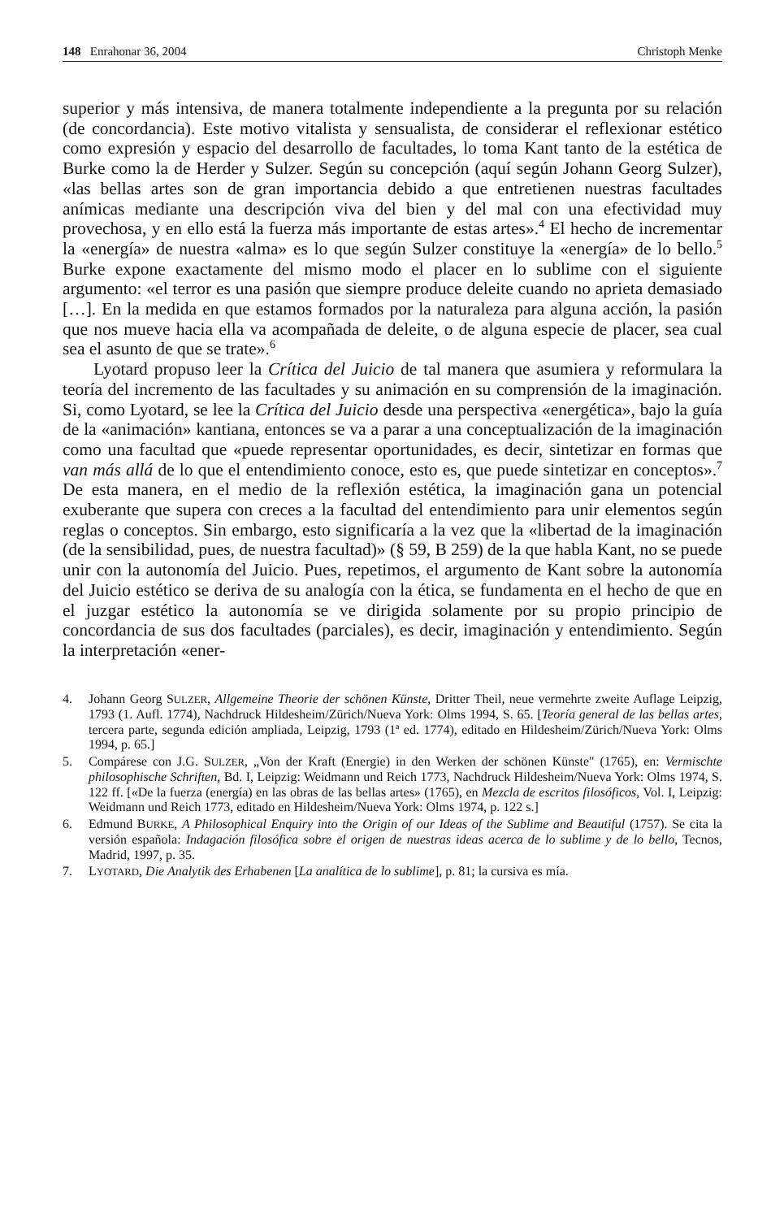148 Enrahonar 36, 2004 Christoph Menke
superior y más intensiva, de manera totalmente independiente a la pregunta por su relación (de concordancia). Este motivo vitalista y sensualista, de considerar el reflexionar estético como expresión y espacio del desarrollo de facultades, lo toma Kant tanto de la estética de Burke como la de Herder y Sulzer. Según su concepción (aquí según Johann Georg Sulzer), «las bellas artes son de gran importancia debido a que entretienen nuestras facultades anímicas mediante una descripción viva del bien y del mal con una efectividad muy provechosa, y en ello está la fuerza más importante de estas artes».<sup>4</sup> El hecho de incrementar la «energía» de nuestra «alma» es lo que según Sulzer constituye la «energía» de lo bello.<sup>5</sup> Burke expone exactamente del mismo modo el placer en lo sublime con el siguiente argumento: «el terror es una pasión que siempre produce deleite cuando no aprieta demasiado […]. En la medida en que estamos formados por la naturaleza para alguna acción, la pasión que nos mueve hacia ella va acompañada de deleite, o de alguna especie de placer, sea cual sea el asunto de que se trate».<sup>6</sup>
Lyotard propuso leer la Crítica del Juicio de tal manera que asumiera y reformulara la teoría del incremento de las facultades y su animación en su comprensión de la imaginación. Si, como Lyotard, se lee la Crítica del Juicio desde una perspectiva «energética», bajo la guía de la «animación» kantiana, entonces se va a parar a una conceptualización de la imaginación como una facultad que «puede representar oportunidades, es decir, sintetizar en formas que van más allá de lo que el entendimiento conoce, esto es, que puede sintetizar en conceptos».<sup>7</sup> De esta manera, en el medio de la reflexión estética, la imaginación gana un potencial exuberante que supera con creces a la facultad del entendimiento para unir elementos según reglas o conceptos. Sin embargo, esto significaría a la vez que la «libertad de la imaginación (de la sensibilidad, pues, de nuestra facultad)» (§ 59, B 259) de la que habla Kant, no se puede unir con la autonomía del Juicio. Pues, repetimos, el argumento de Kant sobre la autonomía del Juicio estético se deriva de su analogía con la ética, se fundamenta en el hecho de que en el juzgar estético la autonomía se ve dirigida solamente por su propio principio de concordancia de sus dos facultades (parciales), es decir, imaginación y entendimiento. Según la interpretación «ener-
4. Johann Georg SULZER, Allgemeine Theorie der schönen Künste, Dritter Theil, neue vermehrte zweite Auflage Leipzig, 1793 (1. Aufl. 1774), Nachdruck Hildesheim/Zürich/Nueva York: Olms 1994, S. 65. [Teoría general de las bellas artes, tercera parte, segunda edición ampliada, Leipzig, 1793 (1ª ed. 1774), editado en Hildesheim/Zürich/Nueva York: Olms 1994, p. 65.]
5. Compárese con J.G. SULZER, „Von der Kraft (Energie) in den Werken der schönen Künste" (1765), en: Vermischte philosophische Schriften, Bd. I, Leipzig: Weidmann und Reich 1773, Nachdruck Hildesheim/Nueva York: Olms 1974, S. 122 ff. [«De la fuerza (energía) en las obras de las bellas artes» (1765), en Mezcla de escritos filosóficos, Vol. I, Leipzig: Weidmann und Reich 1773, editado en Hildesheim/Nueva York: Olms 1974, p. 122 s.]
6. Edmund BURKE, A Philosophical Enquiry into the Origin of our Ideas of the Sublime and Beautiful (1757). Se cita la versión española: Indagación filosófica sobre el origen de nuestras ideas acerca de lo sublime y de lo bello, Tecnos, Madrid, 1997, p. 35.
7. LYOTARD, Die Analytik des Erhabenen [La analítica de lo sublime], p. 81; la cursiva es mía.